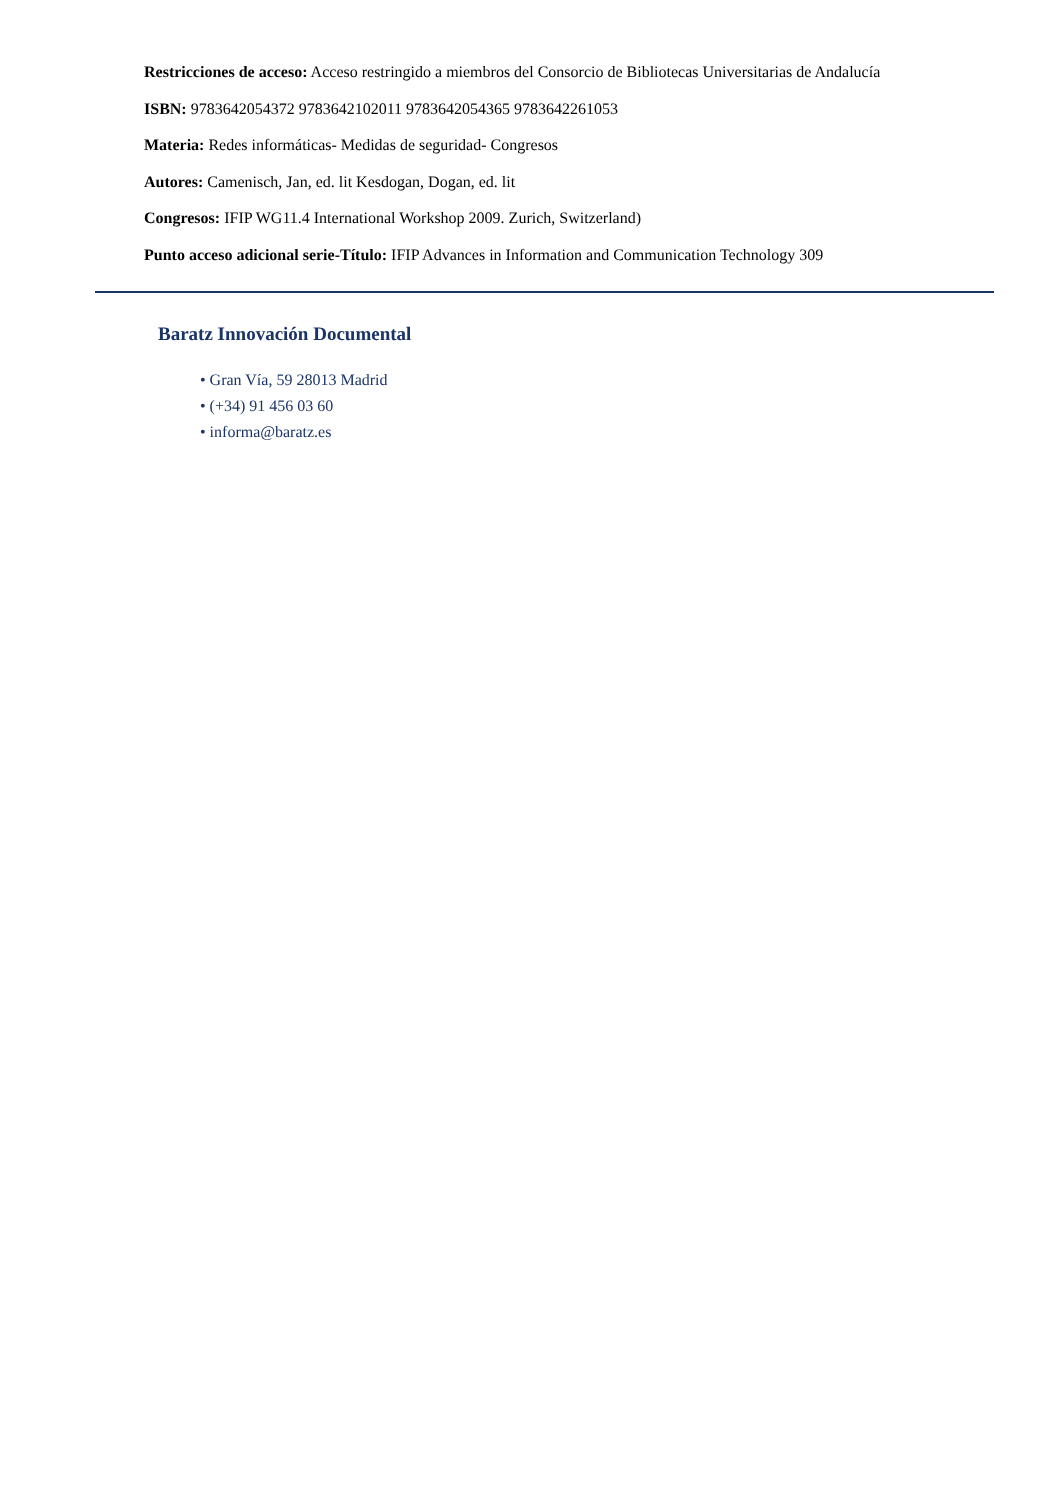Restricciones de acceso: Acceso restringido a miembros del Consorcio de Bibliotecas Universitarias de Andalucía
ISBN: 9783642054372 9783642102011 9783642054365 9783642261053
Materia: Redes informáticas- Medidas de seguridad- Congresos
Autores: Camenisch, Jan, ed. lit Kesdogan, Dogan, ed. lit
Congresos: IFIP WG11.4 International Workshop 2009. Zurich, Switzerland)
Punto acceso adicional serie-Título: IFIP Advances in Information and Communication Technology 309
Baratz Innovación Documental
• Gran Vía, 59 28013 Madrid
• (+34) 91 456 03 60
• informa@baratz.es